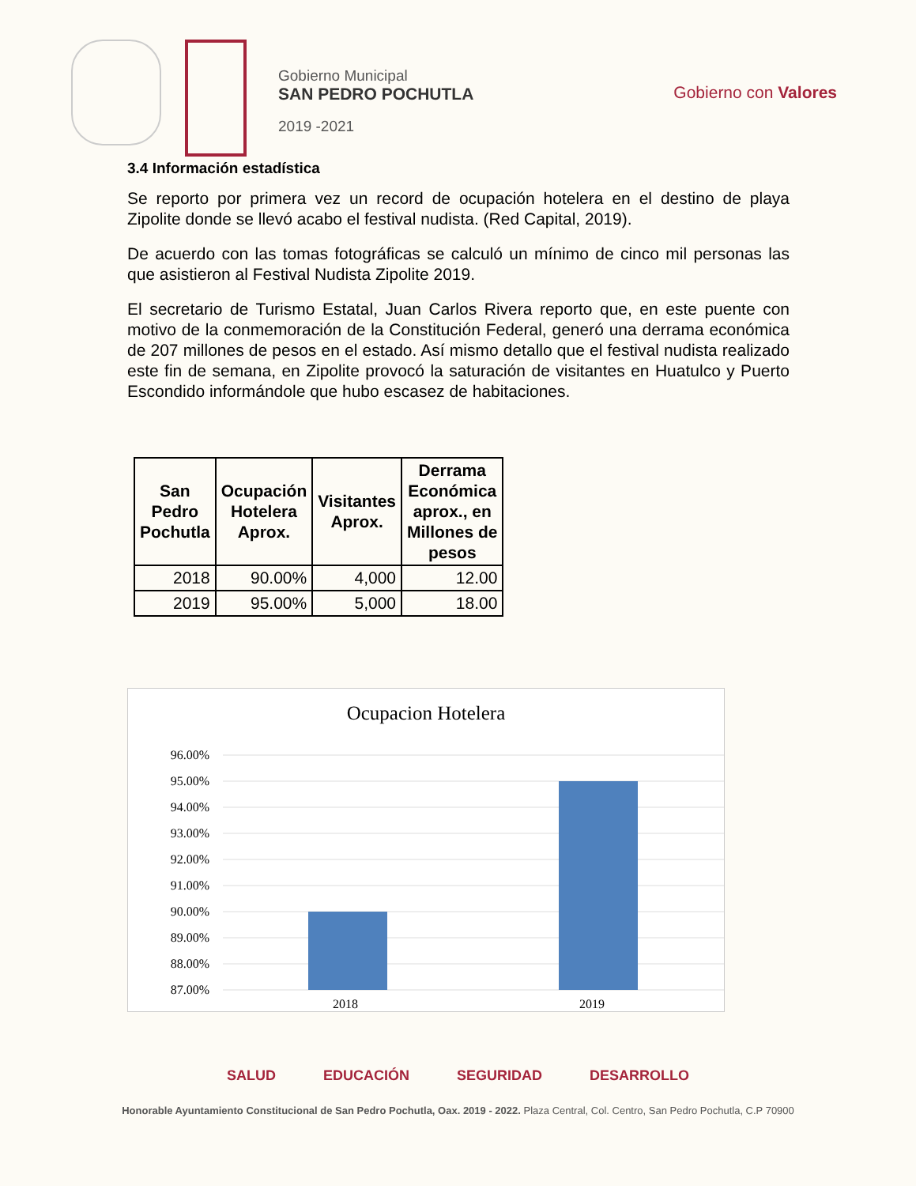Gobierno Municipal
SAN PEDRO POCHUTLA
2019 -2021
Gobierno con Valores
3.4 Información estadística
Se reporto por primera vez un record de ocupación hotelera en el destino de playa Zipolite donde se llevó acabo el festival nudista. (Red Capital, 2019).
De acuerdo con las tomas fotográficas se calculó un mínimo de cinco mil personas las que asistieron al Festival Nudista Zipolite 2019.
El secretario de Turismo Estatal, Juan Carlos Rivera reporto que, en este puente con motivo de la conmemoración de la Constitución Federal, generó una derrama económica de 207 millones de pesos en el estado. Así mismo detallo que el festival nudista realizado este fin de semana, en Zipolite provocó la saturación de visitantes en Huatulco y Puerto Escondido informándole que hubo escasez de habitaciones.
| San Pedro Pochutla | Ocupación Hotelera Aprox. | Visitantes Aprox. | Derrama Económica aprox., en Millones de pesos |
| --- | --- | --- | --- |
| 2018 | 90.00% | 4,000 | 12.00 |
| 2019 | 95.00% | 5,000 | 18.00 |
Ocupacion Hotelera
96.00%
95.00%
94.00%
93.00%
92.00%
91.00%
90.00%
89.00%
88.00%
87.00%
2018 2019
SALUD EDUCACIÓN SEGURIDAD DESARROLLO
Honorable Ayuntamiento Constitucional de San Pedro Pochutla, Oax. 2019 - 2022. Plaza Central, Col. Centro, San Pedro Pochutla, C.P 70900